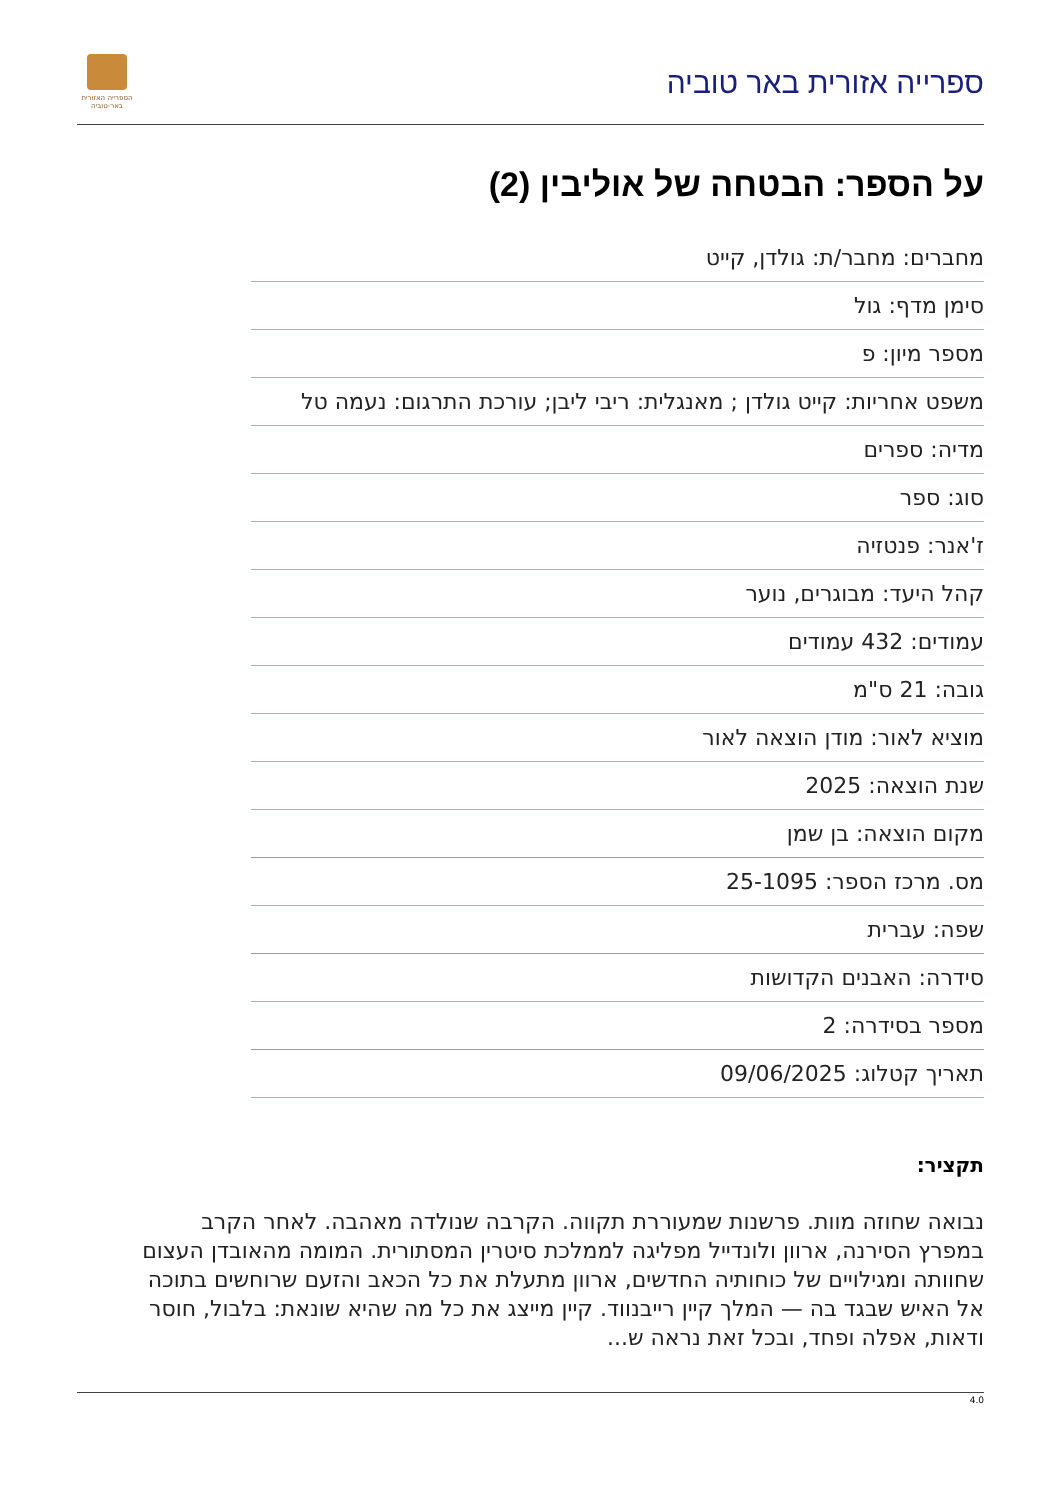ספרייה אזורית באר טוביה
הספרייה האזורית
באר-טוביה
על הספר: הבטחה של אוליבין (2)
מחברים: מחבר/ת: גולדן, קייט
סימן מדף: גול
מספר מיון: פ
משפט אחריות: קייט גולדן ; מאנגלית: ריבי ליבן; עורכת התרגום: נעמה טל
מדיה: ספרים
סוג: ספר
ז'אנר: פנטזיה
קהל היעד: מבוגרים, נוער
עמודים: 432 עמודים
גובה: 21 ס"מ
מוציא לאור: מודן הוצאה לאור
שנת הוצאה: 2025
מקום הוצאה: בן שמן
מס. מרכז הספר: 25-1095
שפה: עברית
סידרה: האבנים הקדושות
מספר בסידרה: 2
תאריך קטלוג: 09/06/2025
תקציר:
נבואה שחוזה מוות. פרשנות שמעוררת תקווה. הקרבה שנולדה מאהבה. לאחר הקרב במפרץ הסירנה, ארוון ולונדייל מפליגה לממלכת סיטרין המסתורית. המומה מהאובדן העצום שחוותה ומגילויים של כוחותיה החדשים, ארוון מתעלת את כל הכאב והזעם שרוחשים בתוכה אל האיש שבגד בה — המלך קיין רייבנווד. קיין מייצג את כל מה שהיא שונאת: בלבול, חוסר ודאות, אפלה ופחד, ובכל זאת נראה ש...
4.0